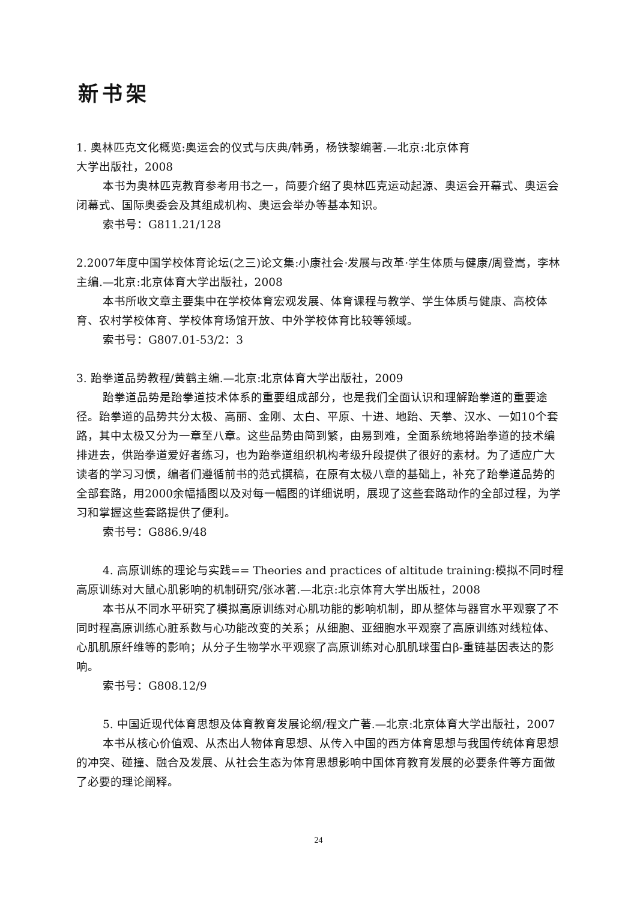新书架
1. 奥林匹克文化概览:奥运会的仪式与庆典/韩勇，杨铁黎编著.—北京:北京体育
大学出版社，2008
本书为奥林匹克教育参考用书之一，简要介绍了奥林匹克运动起源、奥运会开幕式、奥运会闭幕式、国际奥委会及其组成机构、奥运会举办等基本知识。
索书号：G811.21/128
2.2007年度中国学校体育论坛(之三)论文集:小康社会·发展与改革·学生体质与健康/周登嵩，李林主编.—北京:北京体育大学出版社，2008
本书所收文章主要集中在学校体育宏观发展、体育课程与教学、学生体质与健康、高校体育、农村学校体育、学校体育场馆开放、中外学校体育比较等领域。
索书号：G807.01-53/2：3
3. 跆拳道品势教程/黄鹤主编.—北京:北京体育大学出版社，2009
跆拳道品势是跆拳道技术体系的重要组成部分，也是我们全面认识和理解跆拳道的重要途径。跆拳道的品势共分太极、高丽、金刚、太白、平原、十进、地跆、天拳、汉水、一如10个套路，其中太极又分为一章至八章。这些品势由简到繁，由易到难，全面系统地将跆拳道的技术编排进去，供跆拳道爱好者练习，也为跆拳道组织机构考级升段提供了很好的素材。为了适应广大读者的学习习惯，编者们遵循前书的范式撰稿，在原有太极八章的基础上，补充了跆拳道品势的全部套路，用2000余幅插图以及对每一幅图的详细说明，展现了这些套路动作的全部过程，为学习和掌握这些套路提供了便利。
索书号：G886.9/48
4. 高原训练的理论与实践== Theories and practices of altitude training:模拟不同时程高原训练对大鼠心肌影响的机制研究/张冰著.—北京:北京体育大学出版社，2008
本书从不同水平研究了模拟高原训练对心肌功能的影响机制，即从整体与器官水平观察了不同时程高原训练心脏系数与心功能改变的关系；从细胞、亚细胞水平观察了高原训练对线粒体、心肌肌原纤维等的影响；从分子生物学水平观察了高原训练对心肌肌球蛋白β-重链基因表达的影响。
索书号：G808.12/9
5. 中国近现代体育思想及体育教育发展论纲/程文广著.—北京:北京体育大学出版社，2007
本书从核心价值观、从杰出人物体育思想、从传入中国的西方体育思想与我国传统体育思想的冲突、碰撞、融合及发展、从社会生态为体育思想影响中国体育教育发展的必要条件等方面做了必要的理论阐释。
24